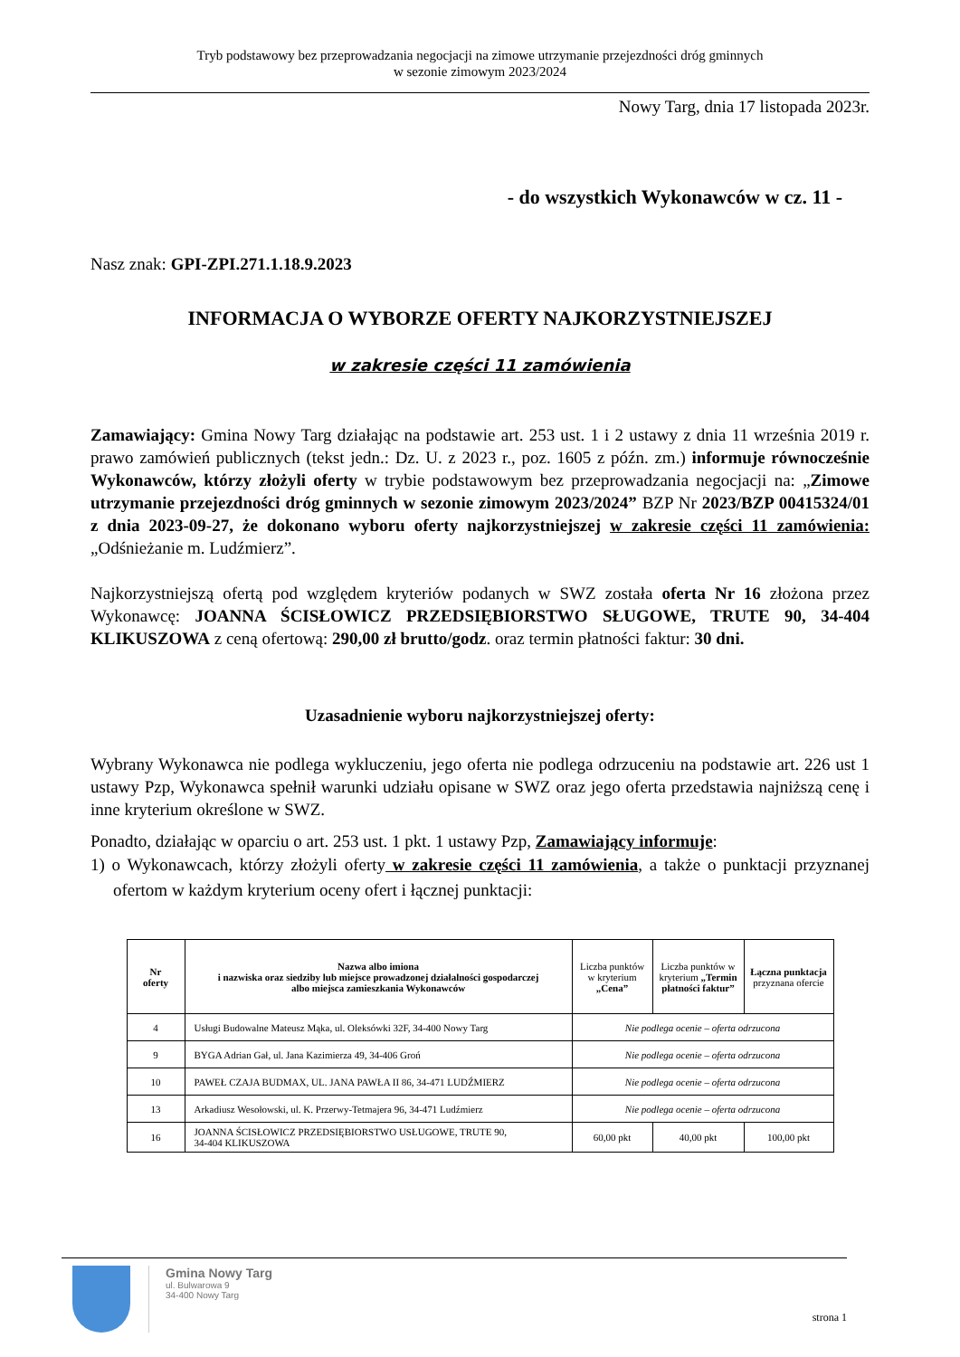Tryb podstawowy bez przeprowadzania negocjacji na zimowe utrzymanie przejezdności dróg gminnych
w sezonie zimowym 2023/2024
Nowy Targ, dnia 17 listopada 2023r.
- do wszystkich Wykonawców w cz. 11 -
Nasz znak: GPI-ZPI.271.1.18.9.2023
INFORMACJA O WYBORZE OFERTY NAJKORZYSTNIEJSZEJ
w zakresie części 11 zamówienia
Zamawiający: Gmina Nowy Targ działając na podstawie art. 253 ust. 1 i 2 ustawy z dnia 11 września 2019 r. prawo zamówień publicznych (tekst jedn.: Dz. U. z 2023 r., poz. 1605 z późn. zm.) informuje równocześnie Wykonawców, którzy złożyli oferty w trybie podstawowym bez przeprowadzania negocjacji na: „Zimowe utrzymanie przejezdności dróg gminnych w sezonie zimowym 2023/2024” BZP Nr 2023/BZP 00415324/01 z dnia 2023-09-27, że dokonano wyboru oferty najkorzystniejszej w zakresie części 11 zamówienia: „Odśnieżanie m. Ludźmierz”.
Najkorzystniejszą ofertą pod względem kryteriów podanych w SWZ została oferta Nr 16 złożona przez Wykonawcę: JOANNA ŚCISŁOWICZ PRZEDSIĘBIORSTWO SŁUGOWE, TRUTE 90, 34-404 KLIKUSZOWA z ceną ofertową: 290,00 zł brutto/godz. oraz termin płatności faktur: 30 dni.
Uzasadnienie wyboru najkorzystniejszej oferty:
Wybrany Wykonawca nie podlega wykluczeniu, jego oferta nie podlega odrzuceniu na podstawie art. 226 ust 1 ustawy Pzp, Wykonawca spełnił warunki udziału opisane w SWZ oraz jego oferta przedstawia najniższą cenę i inne kryterium określone w SWZ.
Ponadto, działając w oparciu o art. 253 ust. 1 pkt. 1 ustawy Pzp, Zamawiający informuje:
1) o Wykonawcach, którzy złożyli oferty w zakresie części 11 zamówienia, a także o punktacji przyznanej ofertom w każdym kryterium oceny ofert i łącznej punktacji:
| Nr oferty | Nazwa albo imiona i nazwiska oraz siedziby lub miejsce prowadzonej działalności gospodarczej albo miejsca zamieszkania Wykonawców | Liczba punktów w kryterium „Cena” | Liczba punktów w kryterium „Termin płatności faktur” | Łączna punktacja przyznana ofercie |
| --- | --- | --- | --- | --- |
| 4 | Usługi Budowalne Mateusz Mąka, ul. Oleksówki 32F, 34-400 Nowy Targ | Nie podlega ocenie – oferta odrzucona | | |
| 9 | BYGA Adrian Gał, ul. Jana Kazimierza 49, 34-406 Groń | Nie podlega ocenie – oferta odrzucona | | |
| 10 | PAWEŁ CZAJA BUDMAX, UL. JANA PAWŁA II 86, 34-471 LUDŹMIERZ | Nie podlega ocenie – oferta odrzucona | | |
| 13 | Arkadiusz Wesołowski, ul. K. Przerwy-Tetmajera 96, 34-471 Ludźmierz | Nie podlega ocenie – oferta odrzucona | | |
| 16 | JOANNA ŚCISŁOWICZ PRZEDSIĘBIORSTWO USŁUGOWE, TRUTE 90, 34-404 KLIKUSZOWA | 60,00 pkt | 40,00 pkt | 100,00 pkt |
Gmina Nowy Targ
ul. Bulwarowa 9
34-400 Nowy Targ
strona 1